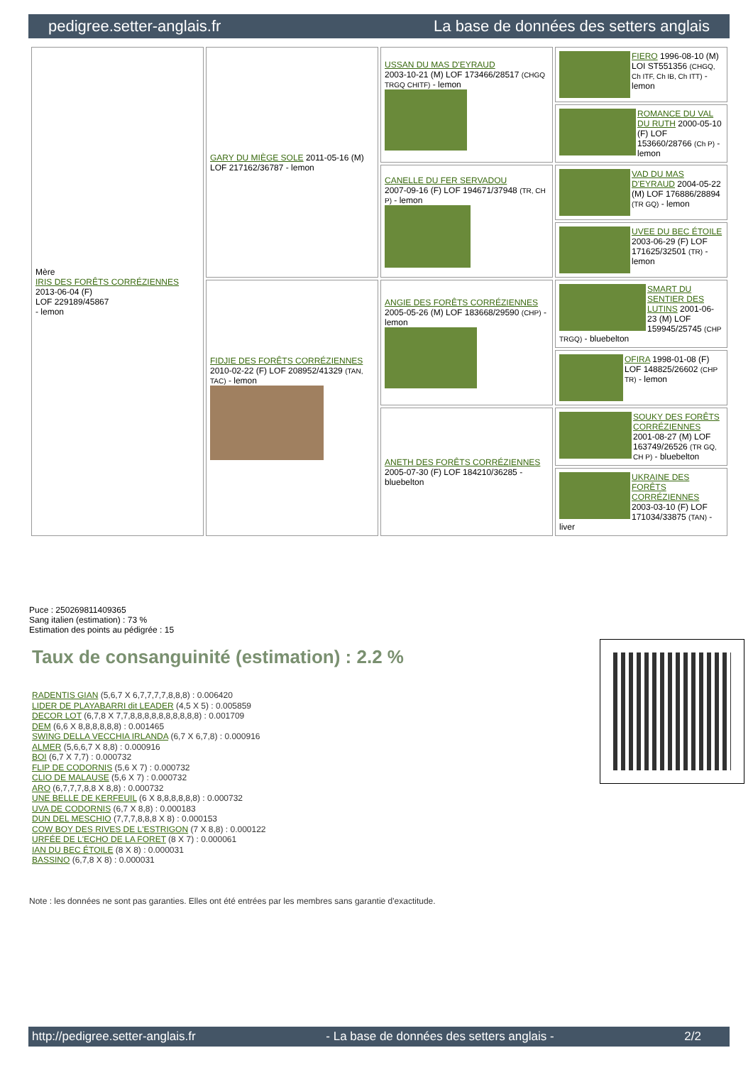pedigree.setter-anglais.fr La base de données des setters anglais
| Mère IRIS DES FORÊTS CORRÉZIENNES 2013-06-04 (F) LOF 229189/45867 - lemon | GARY DU MIÈGE SOLE 2011-05-16 (M) LOF 217162/36787 - lemon | USSAN DU MAS D'EYRAUD 2003-10-21 (M) LOF 173466/28517 (CHGQ TRGQ CHITF) - lemon | FIERO 1996-08-10 (M) LOI ST551356 (CHGQ, Ch ITF, Ch IB, Ch ITT) - lemon |
| | | | ROMANCE DU VAL DU RUTH 2000-05-10 (F) LOF 153660/28766 (Ch P) - lemon |
| | | CANELLE DU FER SERVADOU 2007-09-16 (F) LOF 194671/37948 (TR, CH P) - lemon | VAD DU MAS D'EYRAUD 2004-05-22 (M) LOF 176886/28894 (TR GQ) - lemon |
| | | | UVEE DU BEC ÉTOILE 2003-06-29 (F) LOF 171625/32501 (TR) - lemon |
| | FIDJIE DES FORÊTS CORRÉZIENNES 2010-02-22 (F) LOF 208952/41329 (TAN, TAC) - lemon | ANGIE DES FORÊTS CORRÉZIENNES 2005-05-26 (M) LOF 183668/29590 (CHP) - lemon | SMART DU SENTIER DES LUTINS 2001-06-23 (M) LOF 159945/25745 (CHP TRGQ) - bluebelton |
| | | | OFIRA 1998-01-08 (F) LOF 148825/26602 (CHP TR) - lemon |
| | | ANETH DES FORÊTS CORRÉZIENNES 2005-07-30 (F) LOF 184210/36285 - bluebelton | SOUKY DES FORÊTS CORRÉZIENNES 2001-08-27 (M) LOF 163749/26526 (TR GQ, CH P) - bluebelton |
| | | | UKRAINE DES FORÊTS CORRÉZIENNES 2003-03-10 (F) LOF 171034/33875 (TAN) - liver |
Puce : 250269811409365
Sang italien (estimation) : 73 %
Estimation des points au pédigrée : 15
Taux de consanguinité (estimation) : 2.2 %
RADENTIS GIAN (5,6,7 X 6,7,7,7,7,8,8,8) : 0.006420
LIDER DE PLAYABARRI dit LEADER (4,5 X 5) : 0.005859
DECOR LOT (6,7,8 X 7,7,8,8,8,8,8,8,8,8,8,8) : 0.001709
DEM (6,6 X 8,8,8,8,8,8) : 0.001465
SWING DELLA VECCHIA IRLANDA (6,7 X 6,7,8) : 0.000916
ALMER (5,6,6,7 X 8,8) : 0.000916
BOI (6,7 X 7,7) : 0.000732
FLIP DE CODORNIS (5,6 X 7) : 0.000732
CLIO DE MALAUSE (5,6 X 7) : 0.000732
ARO (6,7,7,7,8,8 X 8,8) : 0.000732
UNE BELLE DE KERFEUIL (6 X 8,8,8,8,8,8) : 0.000732
UVA DE CODORNIS (6,7 X 8,8) : 0.000183
DUN DEL MESCHIO (7,7,7,8,8,8 X 8) : 0.000153
COW BOY DES RIVES DE L'ESTRIGON (7 X 8,8) : 0.000122
URFÉE DE L'ECHO DE LA FORET (8 X 7) : 0.000061
IAN DU BEC ÉTOILE (8 X 8) : 0.000031
BASSINO (6,7,8 X 8) : 0.000031
Note : les données ne sont pas garanties. Elles ont été entrées par les membres sans garantie d'exactitude.
http://pedigree.setter-anglais.fr - La base de données des setters anglais - 2/2